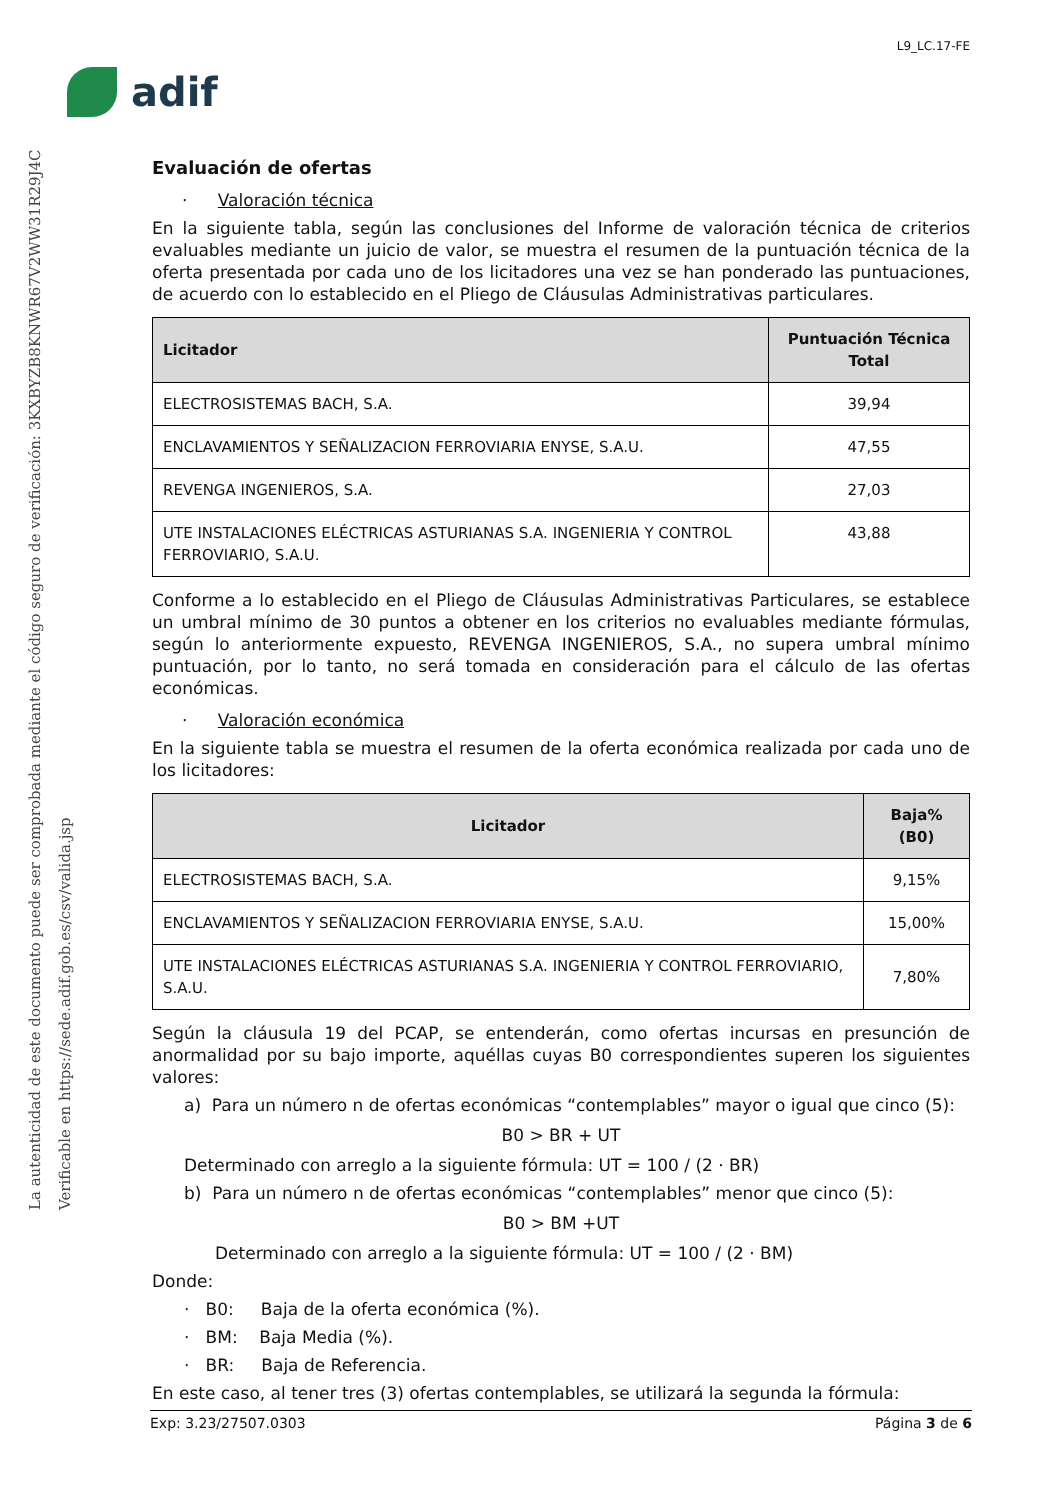La autenticidad de este documento puede ser comprobada mediante el código seguro de verificación: 3KXBYZB8KNWR67V2WW31R29J4C
Verificable en https://sede.adif.gob.es/csv/valida.jsp
L9_LC.17-FE
adif
Evaluación de ofertas
· Valoración técnica
En la siguiente tabla, según las conclusiones del Informe de valoración técnica de criterios evaluables mediante un juicio de valor, se muestra el resumen de la puntuación técnica de la oferta presentada por cada uno de los licitadores una vez se han ponderado las puntuaciones, de acuerdo con lo establecido en el Pliego de Cláusulas Administrativas particulares.
| Licitador | Puntuación Técnica Total |
| --- | --- |
| ELECTROSISTEMAS BACH, S.A. | 39,94 |
| ENCLAVAMIENTOS Y SEÑALIZACION FERROVIARIA ENYSE, S.A.U. | 47,55 |
| REVENGA INGENIEROS, S.A. | 27,03 |
| UTE INSTALACIONES ELÉCTRICAS ASTURIANAS S.A. INGENIERIA Y CONTROL FERROVIARIO, S.A.U. | 43,88 |
Conforme a lo establecido en el Pliego de Cláusulas Administrativas Particulares, se establece un umbral mínimo de 30 puntos a obtener en los criterios no evaluables mediante fórmulas, según lo anteriormente expuesto, REVENGA INGENIEROS, S.A., no supera umbral mínimo puntuación, por lo tanto, no será tomada en consideración para el cálculo de las ofertas económicas.
· Valoración económica
En la siguiente tabla se muestra el resumen de la oferta económica realizada por cada uno de los licitadores:
| Licitador | Baja% (B0) |
| --- | --- |
| ELECTROSISTEMAS BACH, S.A. | 9,15% |
| ENCLAVAMIENTOS Y SEÑALIZACION FERROVIARIA ENYSE, S.A.U. | 15,00% |
| UTE INSTALACIONES ELÉCTRICAS ASTURIANAS S.A. INGENIERIA Y CONTROL FERROVIARIO, S.A.U. | 7,80% |
Según la cláusula 19 del PCAP, se entenderán, como ofertas incursas en presunción de anormalidad por su bajo importe, aquéllas cuyas B0 correspondientes superen los siguientes valores:
a) Para un número n de ofertas económicas “contemplables” mayor o igual que cinco (5):
B0 > BR + UT
Determinado con arreglo a la siguiente fórmula: UT = 100 / (2 · BR)
b) Para un número n de ofertas económicas “contemplables” menor que cinco (5):
B0 > BM +UT
Determinado con arreglo a la siguiente fórmula: UT = 100 / (2 · BM)
Donde:
· B0: Baja de la oferta económica (%).
· BM: Baja Media (%).
· BR: Baja de Referencia.
En este caso, al tener tres (3) ofertas contemplables, se utilizará la segunda la fórmula:
Exp: 3.23/27507.0303 Página 3 de 6